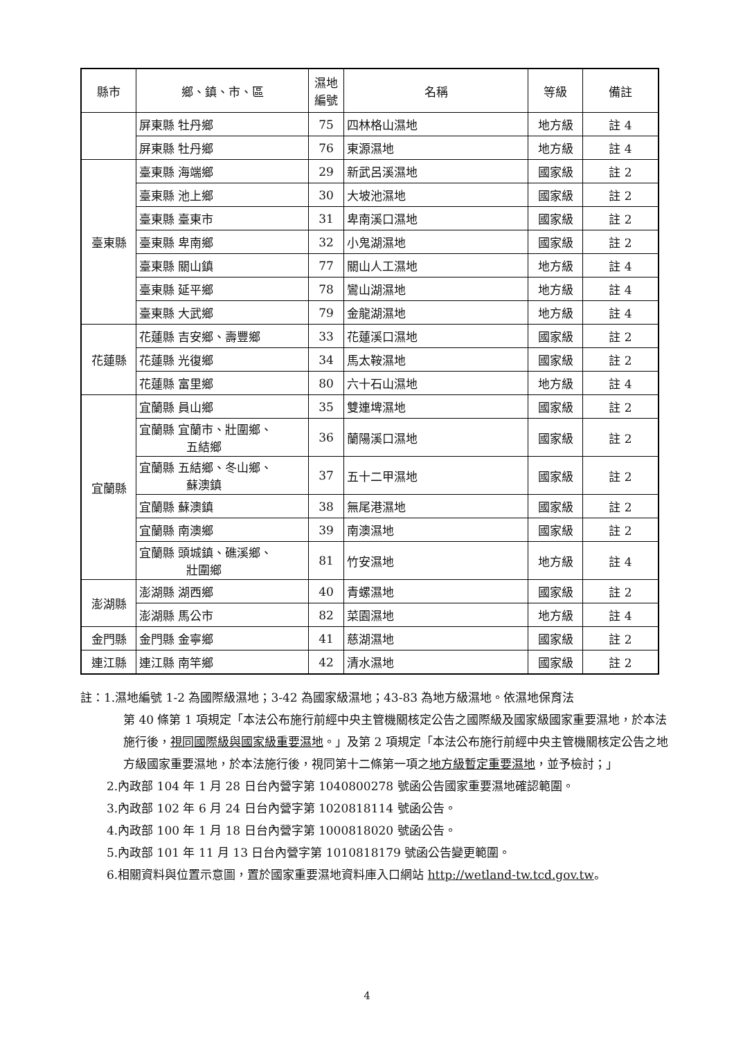| 縣市 | 鄉、鎮、市、區 | 濕地 編號 | 名稱 | 等級 | 備註 |
| --- | --- | --- | --- | --- | --- |
| | 屏東縣 牡丹鄉 | 75 | 四林格山濕地 | 地方級 | 註 4 |
| | 屏東縣 牡丹鄉 | 76 | 東源濕地 | 地方級 | 註 4 |
| 臺東縣 | 臺東縣 海端鄉 | 29 | 新武呂溪濕地 | 國家級 | 註 2 |
| | 臺東縣 池上鄉 | 30 | 大坡池濕地 | 國家級 | 註 2 |
| | 臺東縣 臺東市 | 31 | 卑南溪口濕地 | 國家級 | 註 2 |
| | 臺東縣 卑南鄉 | 32 | 小鬼湖濕地 | 國家級 | 註 2 |
| | 臺東縣 關山鎮 | 77 | 關山人工濕地 | 地方級 | 註 4 |
| | 臺東縣 延平鄉 | 78 | 鸞山湖濕地 | 地方級 | 註 4 |
| | 臺東縣 大武鄉 | 79 | 金龍湖濕地 | 地方級 | 註 4 |
| 花蓮縣 | 花蓮縣 吉安鄉、壽豐鄉 | 33 | 花蓮溪口濕地 | 國家級 | 註 2 |
| | 花蓮縣 光復鄉 | 34 | 馬太鞍濕地 | 國家級 | 註 2 |
| | 花蓮縣 富里鄉 | 80 | 六十石山濕地 | 地方級 | 註 4 |
| 宜蘭縣 | 宜蘭縣 員山鄉 | 35 | 雙連埤濕地 | 國家級 | 註 2 |
| | 宜蘭縣 宜蘭市、壯圍鄉、 五結鄉 | 36 | 蘭陽溪口濕地 | 國家級 | 註 2 |
| | 宜蘭縣 五結鄉、冬山鄉、 蘇澳鎮 | 37 | 五十二甲濕地 | 國家級 | 註 2 |
| | 宜蘭縣 蘇澳鎮 | 38 | 無尾港濕地 | 國家級 | 註 2 |
| | 宜蘭縣 南澳鄉 | 39 | 南澳濕地 | 國家級 | 註 2 |
| | 宜蘭縣 頭城鎮、礁溪鄉、 壯圍鄉 | 81 | 竹安濕地 | 地方級 | 註 4 |
| 澎湖縣 | 澎湖縣 湖西鄉 | 40 | 青螺濕地 | 國家級 | 註 2 |
| | 澎湖縣 馬公市 | 82 | 菜園濕地 | 地方級 | 註 4 |
| 金門縣 | 金門縣 金寧鄉 | 41 | 慈湖濕地 | 國家級 | 註 2 |
| 連江縣 | 連江縣 南竿鄉 | 42 | 清水濕地 | 國家級 | 註 2 |
註：1.濕地編號 1-2 為國際級濕地；3-42 為國家級濕地；43-83 為地方級濕地。依濕地保育法
第 40 條第 1 項規定「本法公布施行前經中央主管機關核定公告之國際級及國家級國家重要濕地，於本法施行後，視同國際級與國家級重要濕地。」及第 2 項規定「本法公布施行前經中央主管機關核定公告之地方級國家重要濕地，於本法施行後，視同第十二條第一項之地方級暫定重要濕地，並予檢討；」
2.內政部 104 年 1 月 28 日台內營字第 1040800278 號函公告國家重要濕地確認範圍。
3.內政部 102 年 6 月 24 日台內營字第 1020818114 號函公告。
4.內政部 100 年 1 月 18 日台內營字第 1000818020 號函公告。
5.內政部 101 年 11 月 13 日台內營字第 1010818179 號函公告變更範圍。
6.相關資料與位置示意圖，置於國家重要濕地資料庫入口網站 http://wetland-tw.tcd.gov.tw。
4